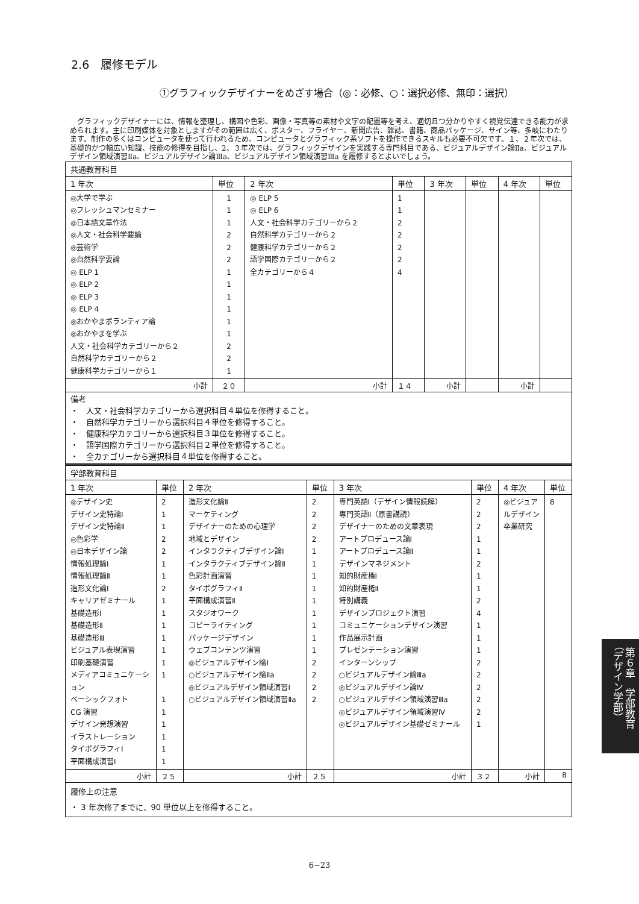2.6　履修モデル
①グラフィックデザイナーをめざす場合（◎：必修、○：選択必修、無印：選択）
グラフィックデザイナーには、情報を整理し、構図や色彩、画像・写真等の素材や文字の配置等を考え、適切且つ分かりやすく視覚伝達できる能力が求められます。主に印刷媒体を対象としますがその範囲は広く、ポスター、フライヤー、新聞広告、雑誌、書籍、商品パッケージ、サイン等、多岐にわたります。制作の多くはコンピュータを使って行われるため、コンピュータとグラフィック系ソフトを操作できるスキルも必要不可欠です。１、２年次では、基礎的かつ幅広い知識、技能の修得を目指し、2、３年次では、グラフィックデザインを実践する専門科目である、ビジュアルデザイン論Ⅱa、ビジュアルデザイン領域演習Ⅱa、ビジュアルデザイン論Ⅲa、ビジュアルデザイン領域演習Ⅲa を履修するとよいでしょう。
| 共通教育科目 | | | | | | | |
| --- | --- | --- | --- | --- | --- | --- | --- |
| 1 年次 | 単位 | 2 年次 | 単位 | 3 年次 | 単位 | 4 年次 | 単位 |
| ◎大学で学ぶ ◎フレッシュマンセミナー ◎日本語文章作法 ◎人文・社会科学要論 ◎芸術学 ◎自然科学要論 ◎ ELP 1 ◎ ELP 2 ◎ ELP 3 ◎ ELP 4 ◎おかやまボランティア論 ◎おかやまを学ぶ 人文・社会科学カテゴリーから２ 自然科学カテゴリーから２ 健康科学カテゴリーから１ | 1 1 1 2 2 2 1 1 1 1 1 1 2 2 1 | ◎ ELP 5 ◎ ELP 6 人文・社会科学カテゴリーから２ 自然科学カテゴリーから２ 健康科学カテゴリーから２ 語学国際カテゴリーから２ 全カテゴリーから４ | 1 1 2 2 2 2 4 | | | | |
| 小計 | ２０ | 小計 | １４ | 小計 | | 小計 | |
| 備考 ・ 人文・社会科学カテゴリーから選択科目４単位を修得すること。 ・ 自然科学カテゴリーから選択科目４単位を修得すること。 ・ 健康科学カテゴリーから選択科目３単位を修得すること。 ・ 語学国際カテゴリーから選択科目２単位を修得すること。 ・ 全カテゴリーから選択科目４単位を修得すること。 | | | | | | | |
| 学部教育科目 | | | | | | | |
| --- | --- | --- | --- | --- | --- | --- | --- |
| 1 年次 | 単位 | 2 年次 | 単位 | 3 年次 | 単位 | 4 年次 | 単位 |
| ◎デザイン史 デザイン史特論Ⅰ デザイン史特論Ⅱ ◎色彩学 ◎日本デザイン論 情報処理論Ⅰ 情報処理論Ⅱ 造形文化論Ⅰ キャリアゼミナール 基礎造形Ⅰ 基礎造形Ⅱ 基礎造形Ⅲ ビジュアル表現演習 印刷基礎演習 メディアコミュニケーション ベーシックフォト CG 演習 デザイン発想演習 イラストレーション タイポグラフィⅠ 平面構成演習Ⅰ | 2 1 1 2 2 1 1 2 1 1 1 1 1 1 1 1 1 1 1 1 1 | 造形文化論Ⅱ マーケティング デザイナーのための心理学 地域とデザイン インタラクティブデザイン論Ⅰ インタラクティブデザイン論Ⅱ 色彩計画演習 タイポグラフィⅡ 平面構成演習Ⅱ スタジオワーク コピーライティング パッケージデザイン ウェブコンテンツ演習 ◎ビジュアルデザイン論Ⅰ ○ビジュアルデザイン論Ⅱa ◎ビジュアルデザイン領域演習Ⅰ ○ビジュアルデザイン領域演習Ⅱa | 2 2 2 2 1 1 1 1 1 1 1 1 1 2 2 2 2 | 専門英語Ⅰ（デザイン情報読解） 専門英語Ⅱ（原書講読） デザイナーのための文章表現 アートプロデュース論Ⅰ アートプロデュース論Ⅱ デザインマネジメント 知的財産権Ⅰ 知的財産権Ⅱ 特別講義 デザインプロジェクト演習 コミュニケーションデザイン演習 作品展示計画 プレゼンテーション演習 インターンシップ ○ビジュアルデザイン論Ⅲa ◎ビジュアルデザイン論Ⅳ ○ビジュアルデザイン領域演習Ⅲa ◎ビジュアルデザイン領域演習Ⅳ ◎ビジュアルデザイン基礎ゼミナール | 2 2 2 1 1 2 1 1 2 4 1 1 1 2 2 2 2 2 1 | ◎ビジュアルデザイン卒業研究 | 8 |
| 小計 | ２５ | 小計 | ２５ | 小計 | ３２ | 小計 | 8 |
| 履修上の注意 ・ 3 年次修了までに、90 単位以上を修得すること。 | | | | | | | |
6−23
第６章　学部教育
（デザイン学部）